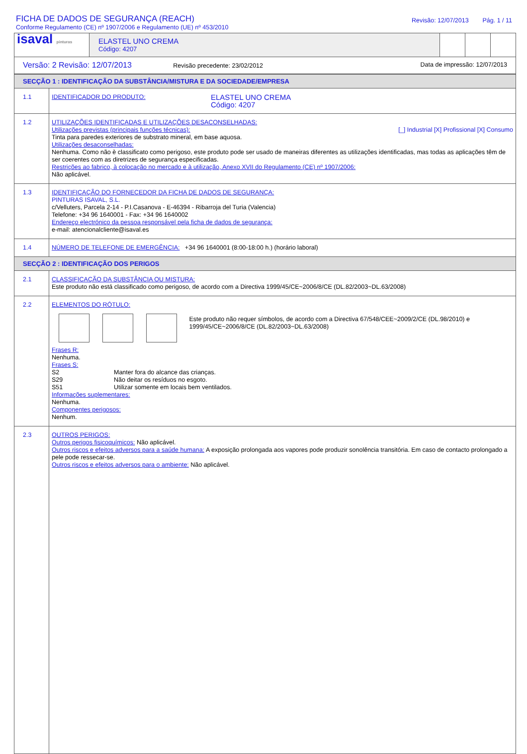FICHA DE DADOS DE SEGURANÇA (REACH)
Conforme Regulamento (CE) nº 1907/2006 e Regulamento (UE) nº 453/2010
Revisão: 12/07/2013 Pág. 1 / 11
| isaval pinturas | ELASTEL UNO CREMA Código: 4207 | | | |
| Versão: 2 Revisão: 12/07/2013 Revisão precedente: 23/02/2012 Data de impressão: 12/07/2013 | | | | |
| SECÇÃO 1 : IDENTIFICAÇÃO DA SUBSTÂNCIA/MISTURA E DA SOCIEDADE/EMPRESA | |
| 1.1 | IDENTIFICADOR DO PRODUTO: ELASTEL UNO CREMA Código: 4207 |
| 1.2 | UTILIZAÇÕES IDENTIFICADAS E UTILIZAÇÕES DESACONSELHADAS: Utilizações previstas (principais funções técnicas): [_] Industrial [X] Profissional [X] Consumo Tinta para paredes exteriores de substrato mineral, em base aquosa. Utilizações desaconselhadas: Nenhuma. Como não è classificato como perigoso, este produto pode ser usado de maneiras diferentes as utilizações identificadas, mas todas as aplicações têm de ser coerentes com as diretrizes de segurança especificadas. Restrições ao fabrico, à colocação no mercado e à utilização, Anexo XVII do Regulamento (CE) nº 1907/2006: Não aplicável. |
| 1.3 | IDENTIFICAÇÃO DO FORNECEDOR DA FICHA DE DADOS DE SEGURANÇA: PINTURAS ISAVAL, S.L. c/Velluters, Parcela 2-14 - P.I.Casanova - E-46394 - Ribarroja del Turia (Valencia) Telefone: +34 96 1640001 - Fax: +34 96 1640002 Endereço electrónico da pessoa responsável pela ficha de dados de segurança: e-mail: atencionalcliente@isaval.es |
| 1.4 | NÚMERO DE TELEFONE DE EMERGÊNCIA: +34 96 1640001 (8:00-18:00 h.) (horário laboral) |
| SECÇÃO 2 : IDENTIFICAÇÃO DOS PERIGOS | |
| 2.1 | CLASSIFICAÇÃO DA SUBSTÂNCIA OU MISTURA: Este produto não está classificado como perigoso, de acordo com a Directiva 1999/45/CE~2006/8/CE (DL.82/2003~DL.63/2008) |
| 2.2 | ELEMENTOS DO RÓTULO: Este produto não requer símbolos, de acordo com a Directiva 67/548/CEE~2009/2/CE (DL.98/2010) e 1999/45/CE~2006/8/CE (DL.82/2003~DL.63/2008) Frases R: Nenhuma. Frases S: S2 Manter fora do alcance das crianças. S29 Não deitar os resíduos no esgoto. S51 Utilizar somente em locais bem ventilados. Informações suplementares: Nenhuma. Componentes perigosos: Nenhum. |
| 2.3 | OUTROS PERIGOS: Outros perigos fisicoquímicos: Não aplicável. Outros riscos e efeitos adversos para a saúde humana: A exposição prolongada aos vapores pode produzir sonolência transitória. Em caso de contacto prolongado a pele pode ressecar-se. Outros riscos e efeitos adversos para o ambiente: Não aplicável. |